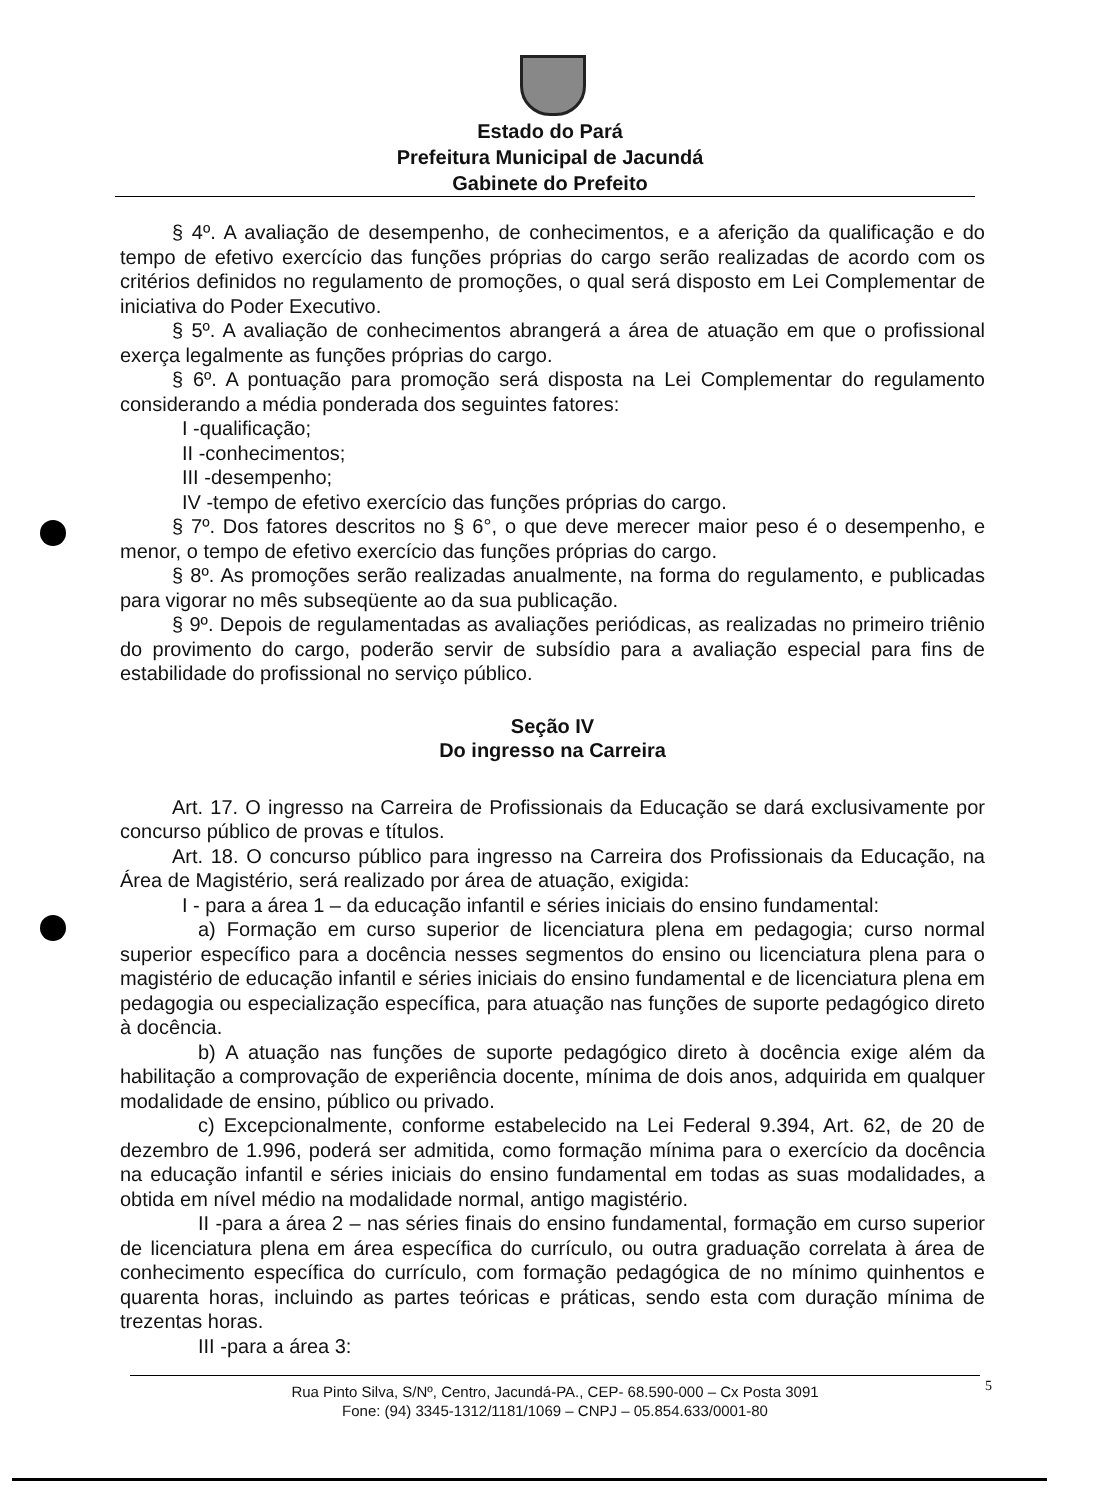Estado do Pará
Prefeitura Municipal de Jacundá
Gabinete do Prefeito
§ 4º. A avaliação de desempenho, de conhecimentos, e a aferição da qualificação e do tempo de efetivo exercício das funções próprias do cargo serão realizadas de acordo com os critérios definidos no regulamento de promoções, o qual será disposto em Lei Complementar de iniciativa do Poder Executivo.
§ 5º. A avaliação de conhecimentos abrangerá a área de atuação em que o profissional exerça legalmente as funções próprias do cargo.
§ 6º. A pontuação para promoção será disposta na Lei Complementar do regulamento considerando a média ponderada dos seguintes fatores:
I -qualificação;
II -conhecimentos;
III -desempenho;
IV -tempo de efetivo exercício das funções próprias do cargo.
§ 7º. Dos fatores descritos no § 6°, o que deve merecer maior peso é o desempenho, e menor, o tempo de efetivo exercício das funções próprias do cargo.
§ 8º. As promoções serão realizadas anualmente, na forma do regulamento, e publicadas para vigorar no mês subseqüente ao da sua publicação.
§ 9º. Depois de regulamentadas as avaliações periódicas, as realizadas no primeiro triênio do provimento do cargo, poderão servir de subsídio para a avaliação especial para fins de estabilidade do profissional no serviço público.
Seção IV
Do ingresso na Carreira
Art. 17. O ingresso na Carreira de Profissionais da Educação se dará exclusivamente por concurso público de provas e títulos.
Art. 18. O concurso público para ingresso na Carreira dos Profissionais da Educação, na Área de Magistério, será realizado por área de atuação, exigida:
I - para a área 1 – da educação infantil e séries iniciais do ensino fundamental:
a) Formação em curso superior de licenciatura plena em pedagogia; curso normal superior específico para a docência nesses segmentos do ensino ou licenciatura plena para o magistério de educação infantil e séries iniciais do ensino fundamental e de licenciatura plena em pedagogia ou especialização específica, para atuação nas funções de suporte pedagógico direto à docência.
b) A atuação nas funções de suporte pedagógico direto à docência exige além da habilitação a comprovação de experiência docente, mínima de dois anos, adquirida em qualquer modalidade de ensino, público ou privado.
c) Excepcionalmente, conforme estabelecido na Lei Federal 9.394, Art. 62, de 20 de dezembro de 1.996, poderá ser admitida, como formação mínima para o exercício da docência na educação infantil e séries iniciais do ensino fundamental em todas as suas modalidades, a obtida em nível médio na modalidade normal, antigo magistério.
II -para a área 2 – nas séries finais do ensino fundamental, formação em curso superior de licenciatura plena em área específica do currículo, ou outra graduação correlata à área de conhecimento específica do currículo, com formação pedagógica de no mínimo quinhentos e quarenta horas, incluindo as partes teóricas e práticas, sendo esta com duração mínima de trezentas horas.
III -para a área 3:
Rua Pinto Silva, S/Nº, Centro, Jacundá-PA., CEP- 68.590-000 – Cx Posta 3091
Fone: (94) 3345-1312/1181/1069 – CNPJ – 05.854.633/0001-80
5